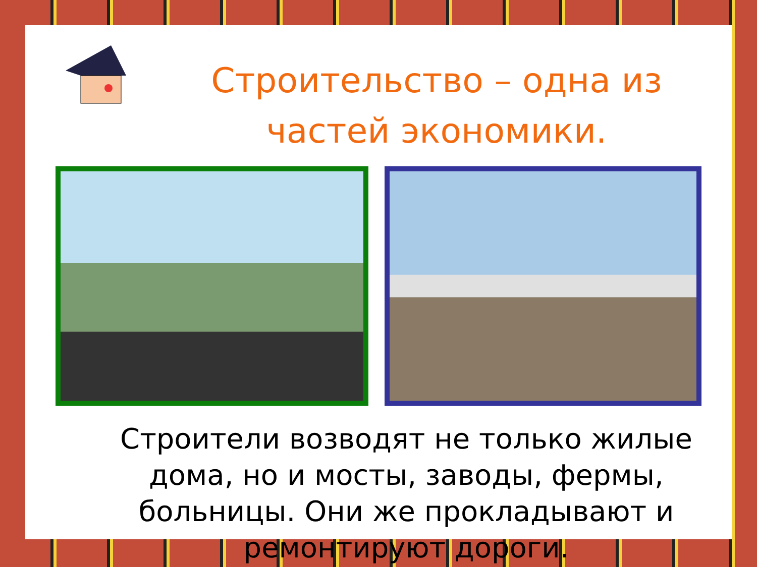Строительство – одна из частей экономики.
Строители возводят не только жилые дома, но и мосты, заводы, фермы, больницы. Они же прокладывают и ремонтируют дороги.